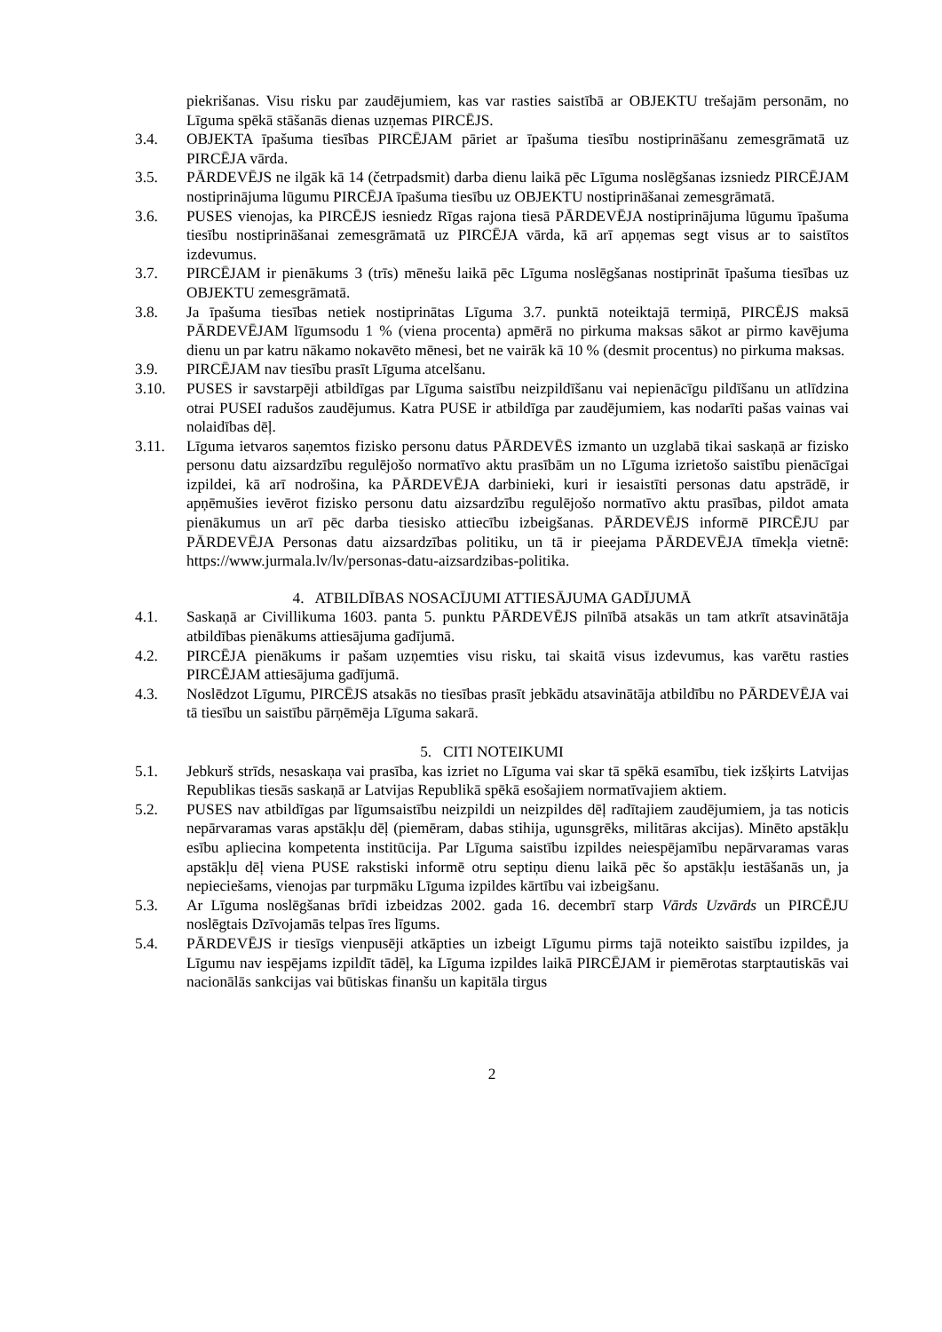piekrišanas. Visu risku par zaudējumiem, kas var rasties saistībā ar OBJEKTU trešajām personām, no Līguma spēkā stāšanās dienas uzņemas PIRCĒJS.
3.4. OBJEKTA īpašuma tiesības PIRCĒJAM pāriet ar īpašuma tiesību nostiprināšanu zemesgrāmatā uz PIRCĒJA vārda.
3.5. PĀRDEVĒJS ne ilgāk kā 14 (četrpadsmit) darba dienu laikā pēc Līguma noslēgšanas izsniedz PIRCĒJAM nostiprinājuma lūgumu PIRCĒJA īpašuma tiesību uz OBJEKTU nostiprināšanai zemesgrāmatā.
3.6. PUSES vienojas, ka PIRCĒJS iesniedz Rīgas rajona tiesā PĀRDEVĒJA nostiprinājuma lūgumu īpašuma tiesību nostiprināšanai zemesgrāmatā uz PIRCĒJA vārda, kā arī apņemas segt visus ar to saistītos izdevumus.
3.7. PIRCĒJAM ir pienākums 3 (trīs) mēnešu laikā pēc Līguma noslēgšanas nostiprināt īpašuma tiesības uz OBJEKTU zemesgrāmatā.
3.8. Ja īpašuma tiesības netiek nostiprinātas Līguma 3.7. punktā noteiktajā termiņā, PIRCĒJS maksā PĀRDEVĒJAM līgumsodu 1 % (viena procenta) apmērā no pirkuma maksas sākot ar pirmo kavējuma dienu un par katru nākamo nokavēto mēnesi, bet ne vairāk kā 10 % (desmit procentus) no pirkuma maksas.
3.9. PIRCĒJAM nav tiesību prasīt Līguma atcelšanu.
3.10. PUSES ir savstarpēji atbildīgas par Līguma saistību neizpildīšanu vai nepienācīgu pildīšanu un atlīdzina otrai PUSEI radušos zaudējumus. Katra PUSE ir atbildīga par zaudējumiem, kas nodarīti pašas vainas vai nolaidības dēļ.
3.11. Līguma ietvaros saņemtos fizisko personu datus PĀRDEVĒS izmanto un uzglabā tikai saskaņā ar fizisko personu datu aizsardzību regulējošo normatīvo aktu prasībām un no Līguma izrietošo saistību pienācīgai izpildei, kā arī nodrošina, ka PĀRDEVĒJA darbinieki, kuri ir iesaistīti personas datu apstrādē, ir apņēmušies ievērot fizisko personu datu aizsardzību regulējošo normatīvo aktu prasības, pildot amata pienākumus un arī pēc darba tiesisko attiecību izbeigšanas. PĀRDEVĒJS informē PIRCĒJU par PĀRDEVĒJA Personas datu aizsardzības politiku, un tā ir pieejama PĀRDEVĒJA tīmekļa vietnē: https://www.jurmala.lv/lv/personas-datu-aizsardzibas-politika.
4. ATBILDĪBAS NOSACĪJUMI ATTIESĀJUMA GADĪJUMĀ
4.1. Saskaņā ar Civillikuma 1603. panta 5. punktu PĀRDEVĒJS pilnībā atsakās un tam atkrīt atsavinātāja atbildības pienākums attiesājuma gadījumā.
4.2. PIRCĒJA pienākums ir pašam uzņemties visu risku, tai skaitā visus izdevumus, kas varētu rasties PIRCĒJAM attiesājuma gadījumā.
4.3. Noslēdzot Līgumu, PIRCĒJS atsakās no tiesības prasīt jebkādu atsavinātāja atbildību no PĀRDEVĒJA vai tā tiesību un saistību pārņēmēja Līguma sakarā.
5. CITI NOTEIKUMI
5.1. Jebkurš strīds, nesaskaņa vai prasība, kas izriet no Līguma vai skar tā spēkā esamību, tiek izšķirts Latvijas Republikas tiesās saskaņā ar Latvijas Republikā spēkā esošajiem normatīvajiem aktiem.
5.2. PUSES nav atbildīgas par līgumsaistību neizpildi un neizpildes dēļ radītajiem zaudējumiem, ja tas noticis nepārvaramas varas apstākļu dēļ (piemēram, dabas stihija, ugunsgrēks, militāras akcijas). Minēto apstākļu esību apliecina kompetenta institūcija. Par Līguma saistību izpildes neiespējamību nepārvaramas varas apstākļu dēļ viena PUSE rakstiski informē otru septiņu dienu laikā pēc šo apstākļu iestāšanās un, ja nepieciešams, vienojas par turpmāku Līguma izpildes kārtību vai izbeigšanu.
5.3. Ar Līguma noslēgšanas brīdi izbeidzas 2002. gada 16. decembrī starp Vārds Uzvārds un PIRCĒJU noslēgtais Dzīvojamās telpas īres līgums.
5.4. PĀRDEVĒJS ir tiesīgs vienpusēji atkāpties un izbeigt Līgumu pirms tajā noteikto saistību izpildes, ja Līgumu nav iespējams izpildīt tādēļ, ka Līguma izpildes laikā PIRCĒJAM ir piemērotas starptautiskās vai nacionālās sankcijas vai būtiskas finanšu un kapitāla tirgus
2